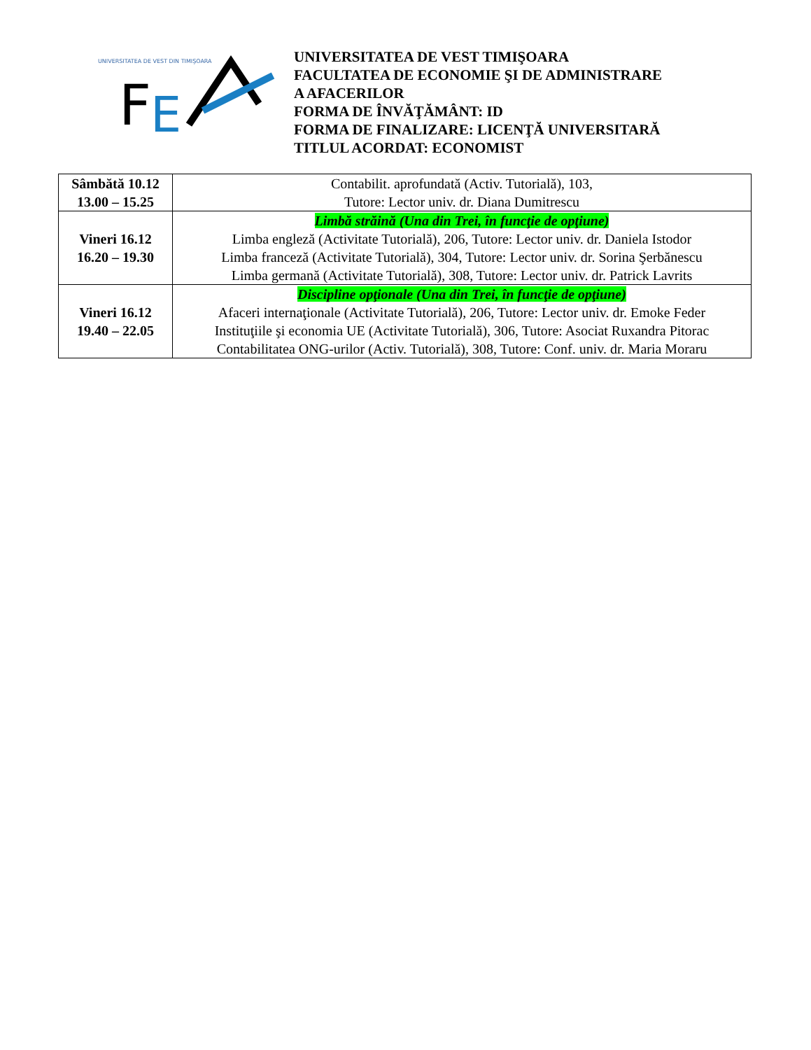UNIVERSITATEA DE VEST DIN TIMIŞOARA
F
E
UNIVERSITATEA DE VEST TIMIŞOARA
FACULTATEA DE ECONOMIE ŞI DE ADMINISTRARE
A AFACERILOR
FORMA DE ÎNVĂŢĂMÂNT: ID
FORMA DE FINALIZARE: LICENŢĂ UNIVERSITARĂ
TITLUL ACORDAT: ECONOMIST
| Sâmbătă 10.12 13.00 – 15.25 | Contabilit. aprofundată (Activ. Tutorială), 103, Tutore: Lector univ. dr. Diana Dumitrescu |
| Vineri 16.12 16.20 – 19.30 | Limbă străină (Una din Trei, în funcţie de opţiune) Limba engleză (Activitate Tutorială), 206, Tutore: Lector univ. dr. Daniela Istodor Limba franceză (Activitate Tutorială), 304, Tutore: Lector univ. dr. Sorina Şerbănescu Limba germană (Activitate Tutorială), 308, Tutore: Lector univ. dr. Patrick Lavrits |
| Vineri 16.12 19.40 – 22.05 | Discipline opţionale (Una din Trei, în funcţie de opţiune) Afaceri internaţionale (Activitate Tutorială), 206, Tutore: Lector univ. dr. Emoke Feder Instituţiile şi economia UE (Activitate Tutorială), 306, Tutore: Asociat Ruxandra Pitorac Contabilitatea ONG-urilor (Activ. Tutorială), 308, Tutore: Conf. univ. dr. Maria Moraru |